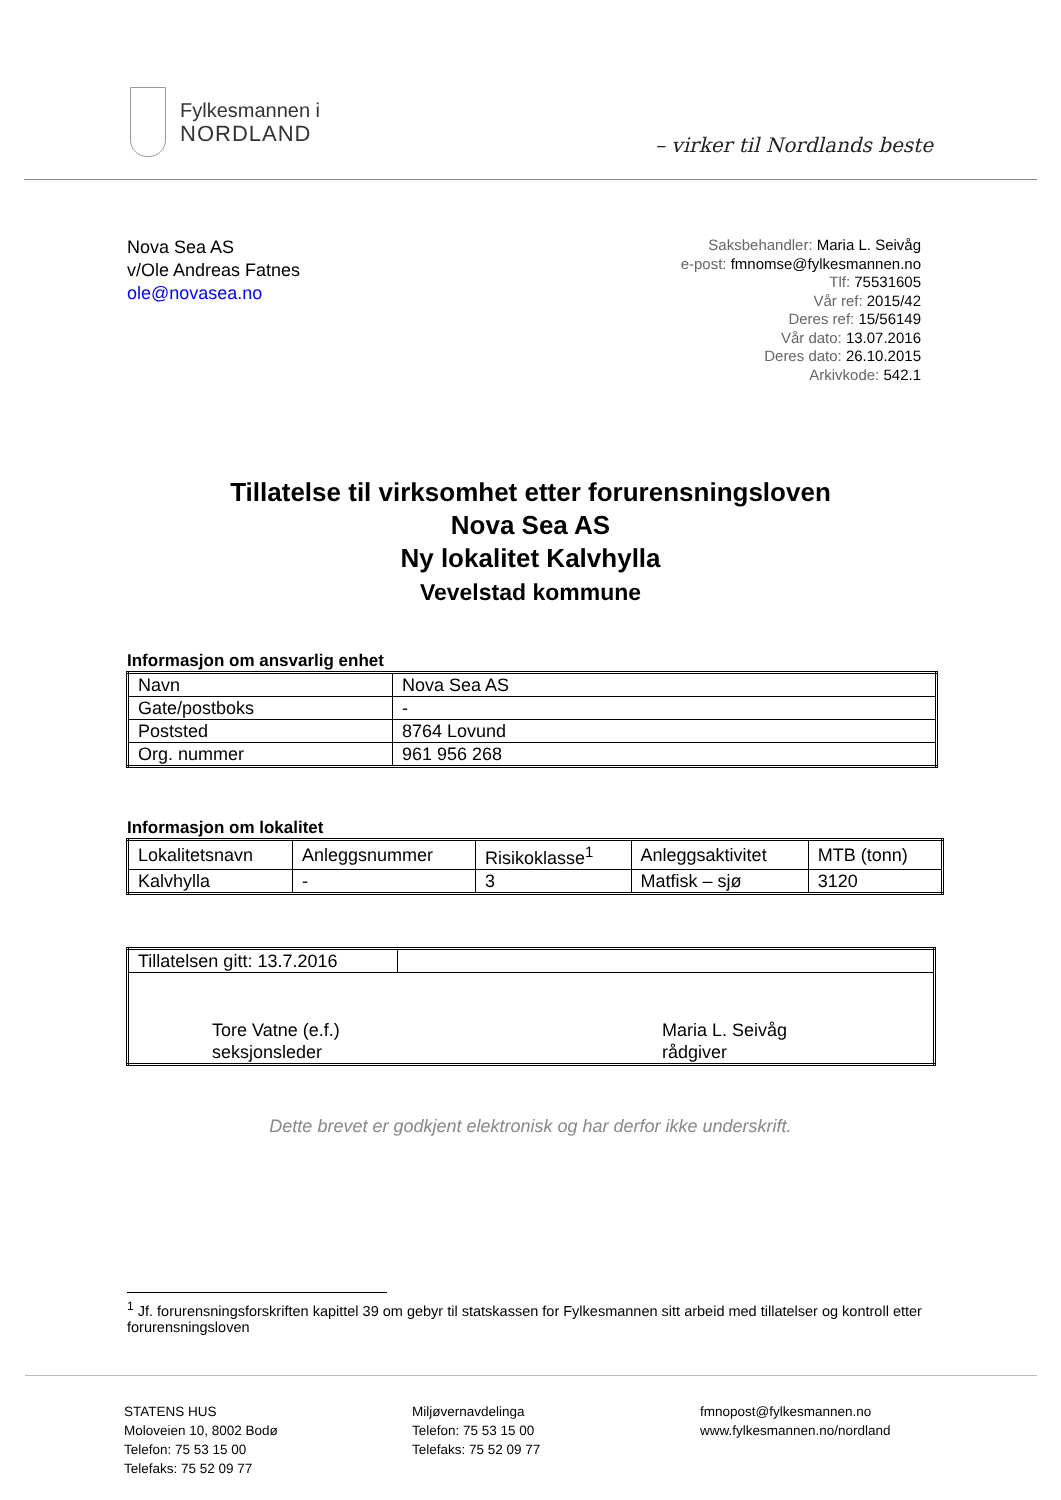Fylkesmannen i
NORDLAND
– virker til Nordlands beste
Nova Sea AS
v/Ole Andreas Fatnes
ole@novasea.no
Saksbehandler: Maria L. Seivåg
e-post: fmnomse@fylkesmannen.no
Tlf: 75531605
Vår ref: 2015/42
Deres ref: 15/56149
Vår dato: 13.07.2016
Deres dato: 26.10.2015
Arkivkode: 542.1
Tillatelse til virksomhet etter forurensningsloven
Nova Sea AS
Ny lokalitet Kalvhylla
Vevelstad kommune
Informasjon om ansvarlig enhet
| Navn | Nova Sea AS |
| Gate/postboks | - |
| Poststed | 8764 Lovund |
| Org. nummer | 961 956 268 |
Informasjon om lokalitet
| Lokalitetsnavn | Anleggsnummer | Risikoklasse<sup>1</sup> | Anleggsaktivitet | MTB (tonn) |
| Kalvhylla | - | 3 | Matfisk – sjø | 3120 |
| Tillatelsen gitt: 13.7.2016 | |
| Tore Vatne (e.f.) seksjonsleder Maria L. Seivåg rådgiver | |
Dette brevet er godkjent elektronisk og har derfor ikke underskrift.
<sup>1</sup> Jf. forurensningsforskriften kapittel 39 om gebyr til statskassen for Fylkesmannen sitt arbeid med tillatelser og kontroll etter forurensningsloven
STATENS HUS
Moloveien 10, 8002 Bodø
Telefon: 75 53 15 00
Telefaks: 75 52 09 77
Miljøvernavdelinga
Telefon: 75 53 15 00
Telefaks: 75 52 09 77
fmnopost@fylkesmannen.no
www.fylkesmannen.no/nordland